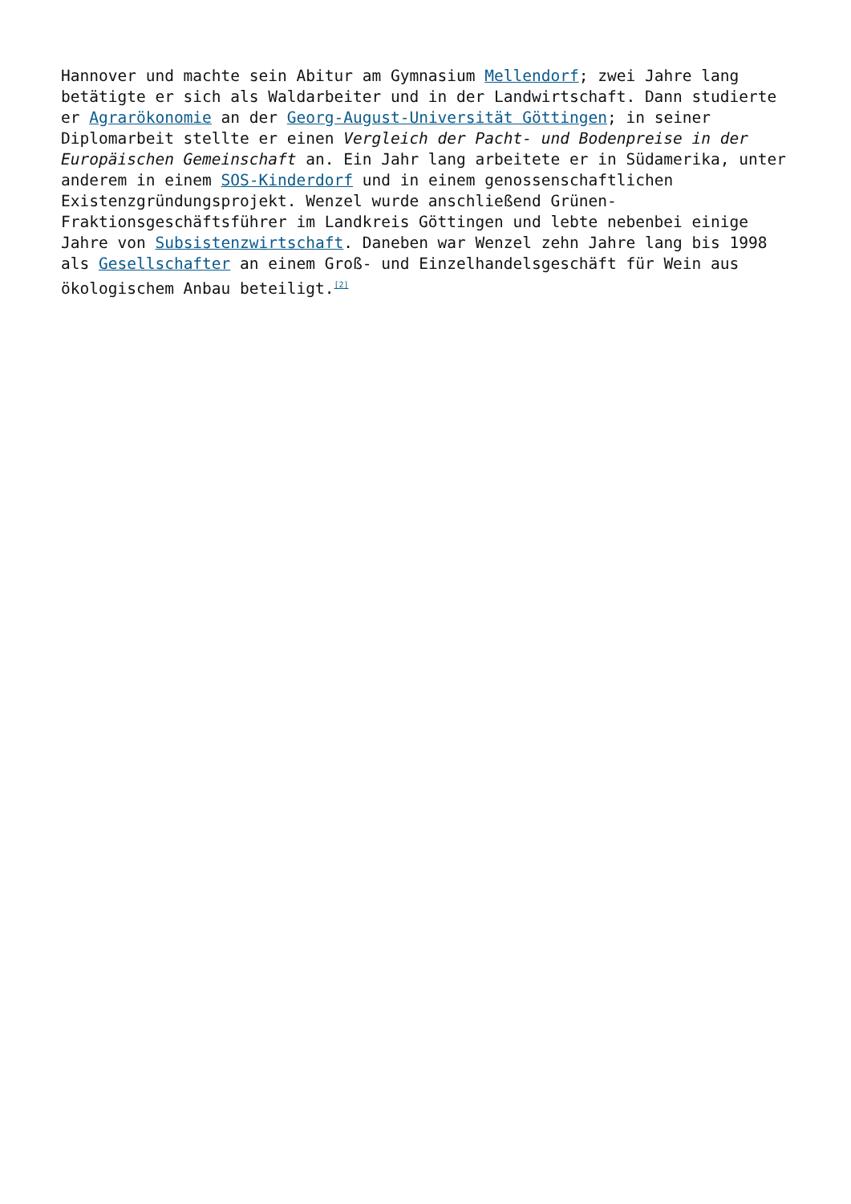Hannover und machte sein Abitur am Gymnasium Mellendorf; zwei Jahre lang betätigte er sich als Waldarbeiter und in der Landwirtschaft. Dann studierte er Agrarökonomie an der Georg-August-Universität Göttingen; in seiner Diplomarbeit stellte er einen Vergleich der Pacht- und Bodenpreise in der Europäischen Gemeinschaft an. Ein Jahr lang arbeitete er in Südamerika, unter anderem in einem SOS-Kinderdorf und in einem genossenschaftlichen Existenzgründungsprojekt. Wenzel wurde anschließend Grünen-Fraktionsgeschäftsführer im Landkreis Göttingen und lebte nebenbei einige Jahre von Subsistenzwirtschaft. Daneben war Wenzel zehn Jahre lang bis 1998 als Gesellschafter an einem Groß- und Einzelhandelsgeschäft für Wein aus ökologischem Anbau beteiligt.<sup>[2]</sup>